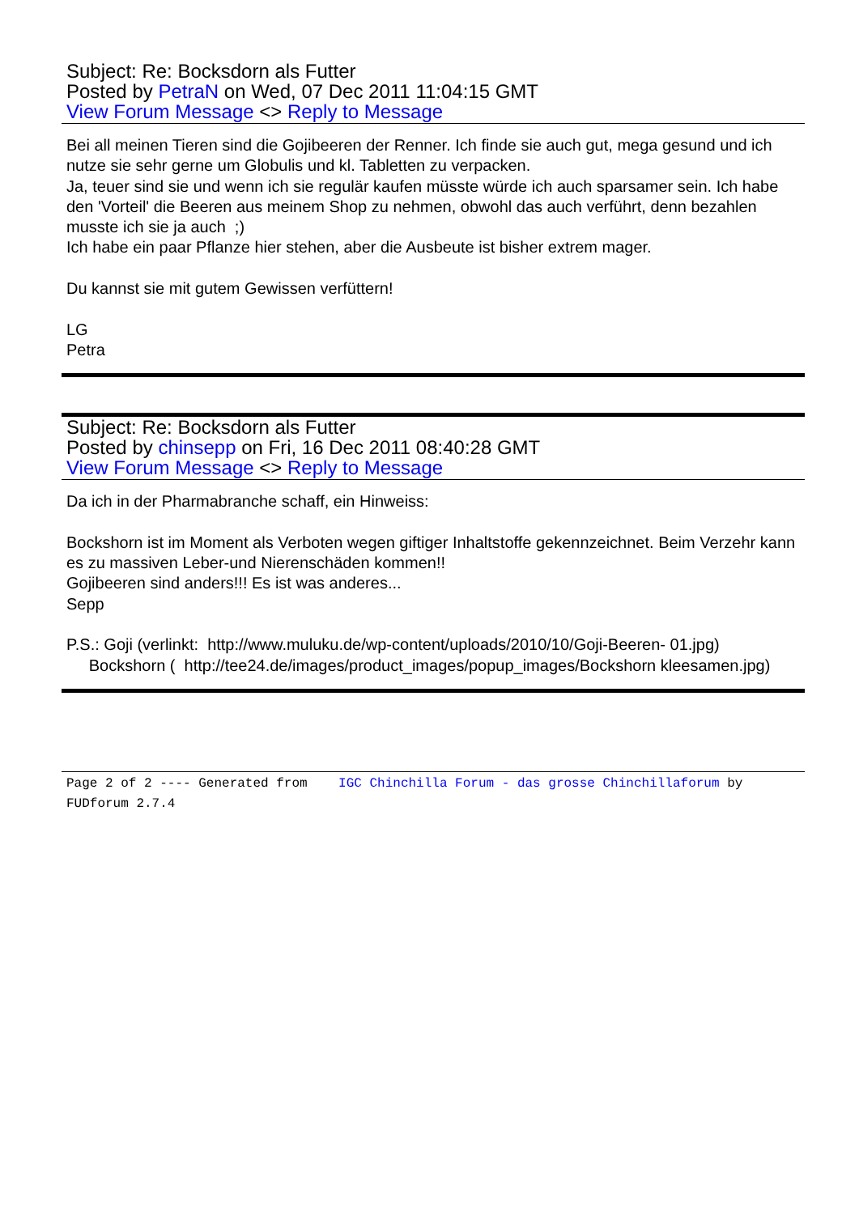Subject: Re: Bocksdorn als Futter
Posted by PetraN on Wed, 07 Dec 2011 11:04:15 GMT
View Forum Message <> Reply to Message
Bei all meinen Tieren sind die Gojibeeren der Renner. Ich finde sie auch gut, mega gesund und ich nutze sie sehr gerne um Globulis und kl. Tabletten zu verpacken.
Ja, teuer sind sie und wenn ich sie regulär kaufen müsste würde ich auch sparsamer sein. Ich habe den 'Vorteil' die Beeren aus meinem Shop zu nehmen, obwohl das auch verführt, denn bezahlen musste ich sie ja auch ;)
Ich habe ein paar Pflanze hier stehen, aber die Ausbeute ist bisher extrem mager.
Du kannst sie mit gutem Gewissen verfüttern!
LG
Petra
Subject: Re: Bocksdorn als Futter
Posted by chinsepp on Fri, 16 Dec 2011 08:40:28 GMT
View Forum Message <> Reply to Message
Da ich in der Pharmabranche schaff, ein Hinweiss:
Bockshorn ist im Moment als Verboten wegen giftiger Inhaltstoffe gekennzeichnet. Beim Verzehr kann es zu massiven Leber-und Nierenschäden kommen!!
Gojibeeren sind anders!!! Es ist was anderes...
Sepp
P.S.: Goji (verlinkt: http://www.muluku.de/wp-content/uploads/2010/10/Goji-Beeren- 01.jpg)
Bockshorn ( http://tee24.de/images/product_images/popup_images/Bockshorn kleesamen.jpg)
Page 2 of 2 ---- Generated from IGC Chinchilla Forum - das grosse Chinchillaforum by FUDforum 2.7.4